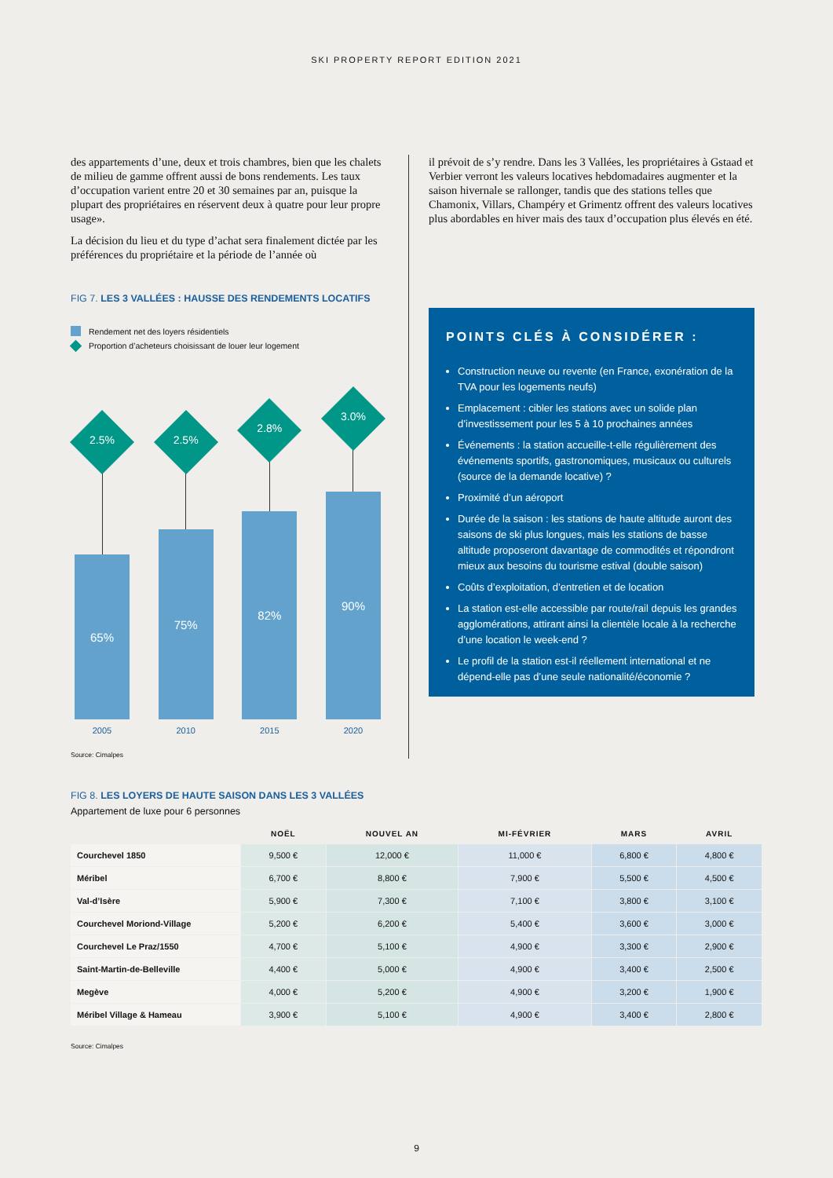SKI PROPERTY REPORT EDITION 2021
des appartements d’une, deux et trois chambres, bien que les chalets de milieu de gamme offrent aussi de bons rendements. Les taux d’occupation varient entre 20 et 30 semaines par an, puisque la plupart des propriétaires en réservent deux à quatre pour leur propre usage».
La décision du lieu et du type d’achat sera finalement dictée par les préférences du propriétaire et la période de l’année où
FIG 7. LES 3 VALLÉES : HAUSSE DES RENDEMENTS LOCATIFS
Rendement net des loyers résidentiels
Proportion d’acheteurs choisissant de louer leur logement
2.5%
65%
2005
2.5%
75%
2010
2.8%
82%
2015
3.0%
90%
2020
Source: Cimalpes
il prévoit de s’y rendre. Dans les 3 Vallées, les propriétaires à Gstaad et Verbier verront les valeurs locatives hebdomadaires augmenter et la saison hivernale se rallonger, tandis que des stations telles que Chamonix, Villars, Champéry et Grimentz offrent des valeurs locatives plus abordables en hiver mais des taux d’occupation plus élevés en été.
POINTS CLÉS À CONSIDÉRER :
Construction neuve ou revente (en France, exonération de la TVA pour les logements neufs)
Emplacement : cibler les stations avec un solide plan d’investissement pour les 5 à 10 prochaines années
Événements : la station accueille-t-elle régulièrement des événements sportifs, gastronomiques, musicaux ou culturels (source de la demande locative) ?
Proximité d’un aéroport
Durée de la saison : les stations de haute altitude auront des saisons de ski plus longues, mais les stations de basse altitude proposeront davantage de commodités et répondront mieux aux besoins du tourisme estival (double saison)
Coûts d’exploitation, d’entretien et de location
La station est-elle accessible par route/rail depuis les grandes agglomérations, attirant ainsi la clientèle locale à la recherche d’une location le week-end ?
Le profil de la station est-il réellement international et ne dépend-elle pas d’une seule nationalité/économie ?
FIG 8. LES LOYERS DE HAUTE SAISON DANS LES 3 VALLÉES
Appartement de luxe pour 6 personnes
| | NOËL | NOUVEL AN | MI-FÉVRIER | MARS | AVRIL |
| --- | --- | --- | --- | --- | --- |
| Courchevel 1850 | 9,500 € | 12,000 € | 11,000 € | 6,800 € | 4,800 € |
| Méribel | 6,700 € | 8,800 € | 7,900 € | 5,500 € | 4,500 € |
| Val-d’Isère | 5,900 € | 7,300 € | 7,100 € | 3,800 € | 3,100 € |
| Courchevel Moriond-Village | 5,200 € | 6,200 € | 5,400 € | 3,600 € | 3,000 € |
| Courchevel Le Praz/1550 | 4,700 € | 5,100 € | 4,900 € | 3,300 € | 2,900 € |
| Saint-Martin-de-Belleville | 4,400 € | 5,000 € | 4,900 € | 3,400 € | 2,500 € |
| Megève | 4,000 € | 5,200 € | 4,900 € | 3,200 € | 1,900 € |
| Méribel Village & Hameau | 3,900 € | 5,100 € | 4,900 € | 3,400 € | 2,800 € |
Source: Cimalpes
9